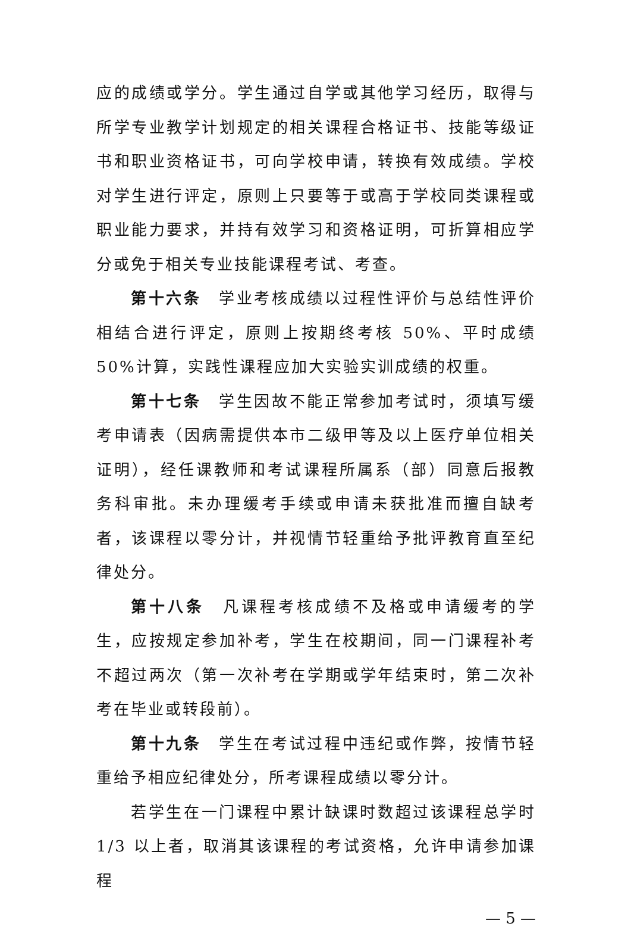应的成绩或学分。学生通过自学或其他学习经历，取得与所学专业教学计划规定的相关课程合格证书、技能等级证书和职业资格证书，可向学校申请，转换有效成绩。学校对学生进行评定，原则上只要等于或高于学校同类课程或职业能力要求，并持有效学习和资格证明，可折算相应学分或免于相关专业技能课程考试、考查。
第十六条　学业考核成绩以过程性评价与总结性评价相结合进行评定，原则上按期终考核 50%、平时成绩 50%计算，实践性课程应加大实验实训成绩的权重。
第十七条　学生因故不能正常参加考试时，须填写缓考申请表（因病需提供本市二级甲等及以上医疗单位相关证明），经任课教师和考试课程所属系（部）同意后报教务科审批。未办理缓考手续或申请未获批准而擅自缺考者，该课程以零分计，并视情节轻重给予批评教育直至纪律处分。
第十八条　凡课程考核成绩不及格或申请缓考的学生，应按规定参加补考，学生在校期间，同一门课程补考不超过两次（第一次补考在学期或学年结束时，第二次补考在毕业或转段前）。
第十九条　学生在考试过程中违纪或作弊，按情节轻重给予相应纪律处分，所考课程成绩以零分计。
若学生在一门课程中累计缺课时数超过该课程总学时 1/3 以上者，取消其该课程的考试资格，允许申请参加课程
— 5 —